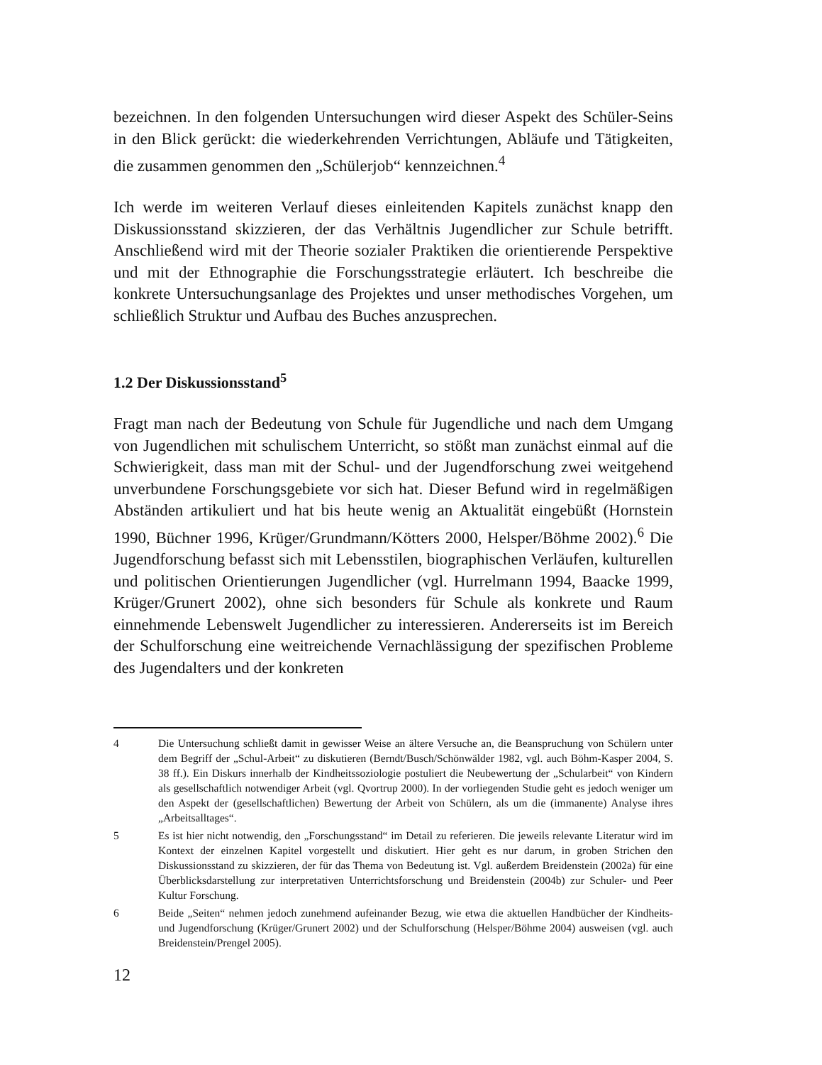bezeichnen. In den folgenden Untersuchungen wird dieser Aspekt des Schüler-Seins in den Blick gerückt: die wiederkehrenden Verrichtungen, Abläufe und Tätigkeiten, die zusammen genommen den „Schülerjob“ kennzeichnen.<sup>4</sup>
Ich werde im weiteren Verlauf dieses einleitenden Kapitels zunächst knapp den Diskussionsstand skizzieren, der das Verhältnis Jugendlicher zur Schule betrifft. Anschließend wird mit der Theorie sozialer Praktiken die orientierende Perspektive und mit der Ethnographie die Forschungsstrategie erläutert. Ich beschreibe die konkrete Untersuchungsanlage des Projektes und unser methodisches Vorgehen, um schließlich Struktur und Aufbau des Buches anzusprechen.
1.2 Der Diskussionsstand<sup>5</sup>
Fragt man nach der Bedeutung von Schule für Jugendliche und nach dem Umgang von Jugendlichen mit schulischem Unterricht, so stößt man zunächst einmal auf die Schwierigkeit, dass man mit der Schul- und der Jugendforschung zwei weitgehend unverbundene Forschungsgebiete vor sich hat. Dieser Befund wird in regelmäßigen Abständen artikuliert und hat bis heute wenig an Aktualität eingebüßt (Hornstein 1990, Büchner 1996, Krüger/Grundmann/Kötters 2000, Helsper/Böhme 2002).<sup>6</sup> Die Jugendforschung befasst sich mit Lebensstilen, biographischen Verläufen, kulturellen und politischen Orientierungen Jugendlicher (vgl. Hurrelmann 1994, Baacke 1999, Krüger/Grunert 2002), ohne sich besonders für Schule als konkrete und Raum einnehmende Lebenswelt Jugendlicher zu interessieren. Andererseits ist im Bereich der Schulforschung eine weitreichende Vernachlässigung der spezifischen Probleme des Jugendalters und der konkreten
4 Die Untersuchung schließt damit in gewisser Weise an ältere Versuche an, die Beanspruchung von Schülern unter dem Begriff der „Schul-Arbeit“ zu diskutieren (Berndt/Busch/Schönwälder 1982, vgl. auch Böhm-Kasper 2004, S. 38 ff.). Ein Diskurs innerhalb der Kindheitssoziologie postuliert die Neubewertung der „Schularbeit“ von Kindern als gesellschaftlich notwendiger Arbeit (vgl. Qvortrup 2000). In der vorliegenden Studie geht es jedoch weniger um den Aspekt der (gesellschaftlichen) Bewertung der Arbeit von Schülern, als um die (immanente) Analyse ihres „Arbeitsalltages“.
5 Es ist hier nicht notwendig, den „Forschungsstand“ im Detail zu referieren. Die jeweils relevante Literatur wird im Kontext der einzelnen Kapitel vorgestellt und diskutiert. Hier geht es nur darum, in groben Strichen den Diskussionsstand zu skizzieren, der für das Thema von Bedeutung ist. Vgl. außerdem Breidenstein (2002a) für eine Überblicksdarstellung zur interpretativen Unterrichtsforschung und Breidenstein (2004b) zur Schuler- und Peer Kultur Forschung.
6 Beide „Seiten“ nehmen jedoch zunehmend aufeinander Bezug, wie etwa die aktuellen Handbücher der Kindheits- und Jugendforschung (Krüger/Grunert 2002) und der Schulforschung (Helsper/Böhme 2004) ausweisen (vgl. auch Breidenstein/Prengel 2005).
12